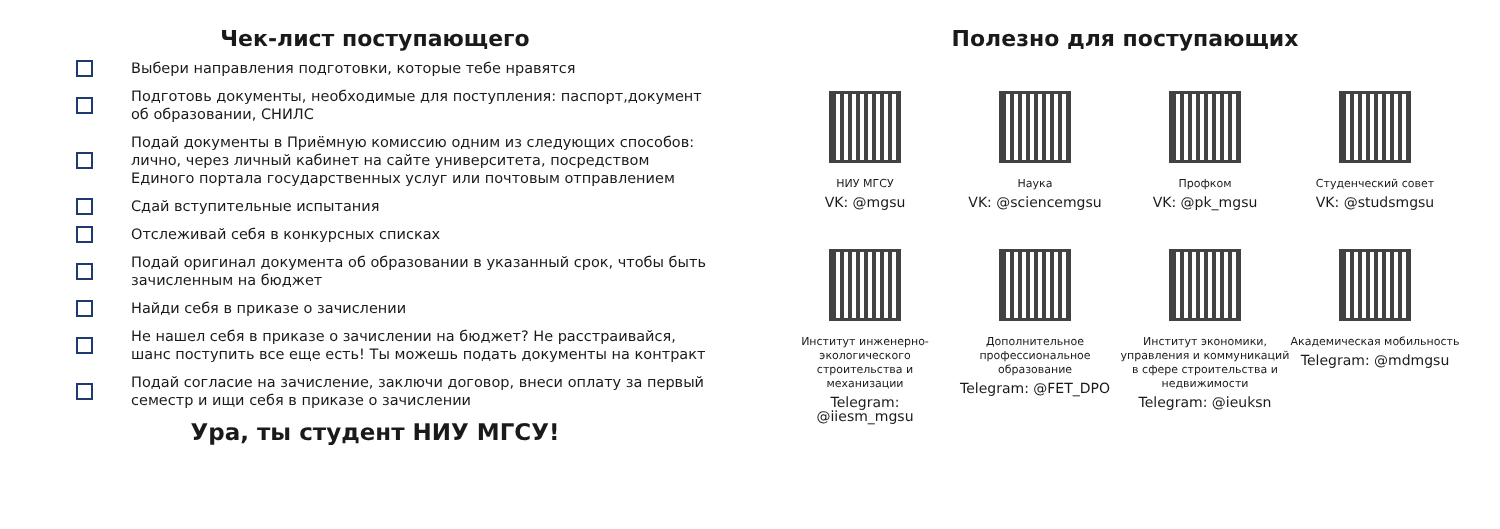Чек-лист поступающего
Выбери направления подготовки, которые тебе нравятся
Подготовь документы, необходимые для поступления: паспорт,документ об образовании, СНИЛС
Подай документы в Приёмную комиссию одним из следующих способов: лично, через личный кабинет на сайте университета, посредством Единого портала государственных услуг или почтовым отправлением
Сдай вступительные испытания
Отслеживай себя в конкурсных списках
Подай оригинал документа об образовании в указанный срок, чтобы быть зачисленным на бюджет
Найди себя в приказе о зачислении
Не нашел себя в приказе о зачислении на бюджет? Не расстраивайся, шанс поступить все еще есть! Ты можешь подать документы на контракт
Подай согласие на зачисление, заключи договор, внеси оплату за первый семестр и ищи себя в приказе о зачислении
Ура, ты студент НИУ МГСУ!
Полезно для поступающих
НИУ МГСУ
VK: @mgsu
Наука
VK: @sciencemgsu
Профком
VK: @pk_mgsu
Студенческий совет
VK: @studsmgsu
Институт инженерно-экологического строительства и механизации
Telegram: @iiesm_mgsu
Дополнительное профессиональное образование
Telegram: @FET_DPO
Институт экономики, управления и коммуникаций в сфере строительства и недвижимости
Telegram: @ieuksn
Академическая мобильность
Telegram: @mdmgsu